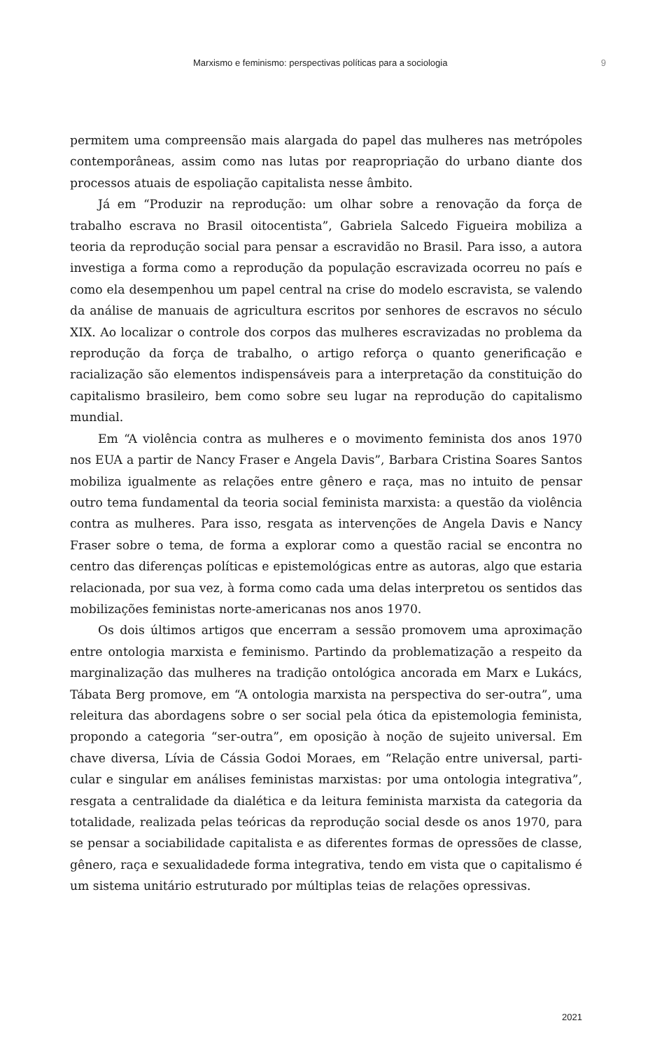Marxismo e feminismo: perspectivas políticas para a sociologia 9
permitem uma compreensão mais alargada do papel das mulheres nas metrópoles contemporâneas, assim como nas lutas por reapropriação do urbano diante dos processos atuais de espoliação capitalista nesse âmbito.
Já em “Produzir na reprodução: um olhar sobre a renovação da força de trabalho escrava no Brasil oitocentista”, Gabriela Salcedo Figueira mobiliza a teoria da reprodução social para pensar a escravidão no Brasil. Para isso, a autora investiga a forma como a reprodução da população escravizada ocorreu no país e como ela desempenhou um papel central na crise do modelo escravista, se valendo da análise de manuais de agricultura escritos por senhores de escravos no século XIX. Ao localizar o controle dos corpos das mulheres escravizadas no problema da reprodução da força de trabalho, o artigo reforça o quanto generificação e racialização são elementos indispensáveis para a interpretação da constituição do capitalismo brasileiro, bem como sobre seu lugar na reprodução do capitalismo mundial.
Em “A violência contra as mulheres e o movimento feminista dos anos 1970 nos EUA a partir de Nancy Fraser e Angela Davis”, Barbara Cristina Soares Santos mobiliza igualmente as relações entre gênero e raça, mas no intuito de pensar outro tema fundamental da teoria social feminista marxista: a questão da violência contra as mulheres. Para isso, resgata as intervenções de Angela Davis e Nancy Fraser sobre o tema, de forma a explorar como a questão racial se encontra no centro das diferenças políticas e epistemológicas entre as autoras, algo que estaria relacionada, por sua vez, à forma como cada uma delas interpretou os sentidos das mobilizações feministas norte-americanas nos anos 1970.
Os dois últimos artigos que encerram a sessão promovem uma aproximação entre ontologia marxista e feminismo. Partindo da problematização a respeito da marginalização das mulheres na tradição ontológica ancorada em Marx e Lukács, Tábata Berg promove, em “A ontologia marxista na perspectiva do ser-outra”, uma releitura das abordagens sobre o ser social pela ótica da epistemologia feminista, propondo a categoria “ser-outra”, em oposição à noção de sujeito universal. Em chave diversa, Lívia de Cássia Godoi Moraes, em “Relação entre universal, parti­cular e singular em análises feministas marxistas: por uma ontologia integrativa”, resgata a centralidade da dialética e da leitura feminista marxista da categoria da totalidade, realizada pelas teóricas da reprodução social desde os anos 1970, para se pensar a sociabilidade capitalista e as diferentes formas de opressões de classe, gênero, raça e sexualidadede forma integrativa, tendo em vista que o capitalismo é um sistema unitário estruturado por múltiplas teias de relações opressivas.
2021